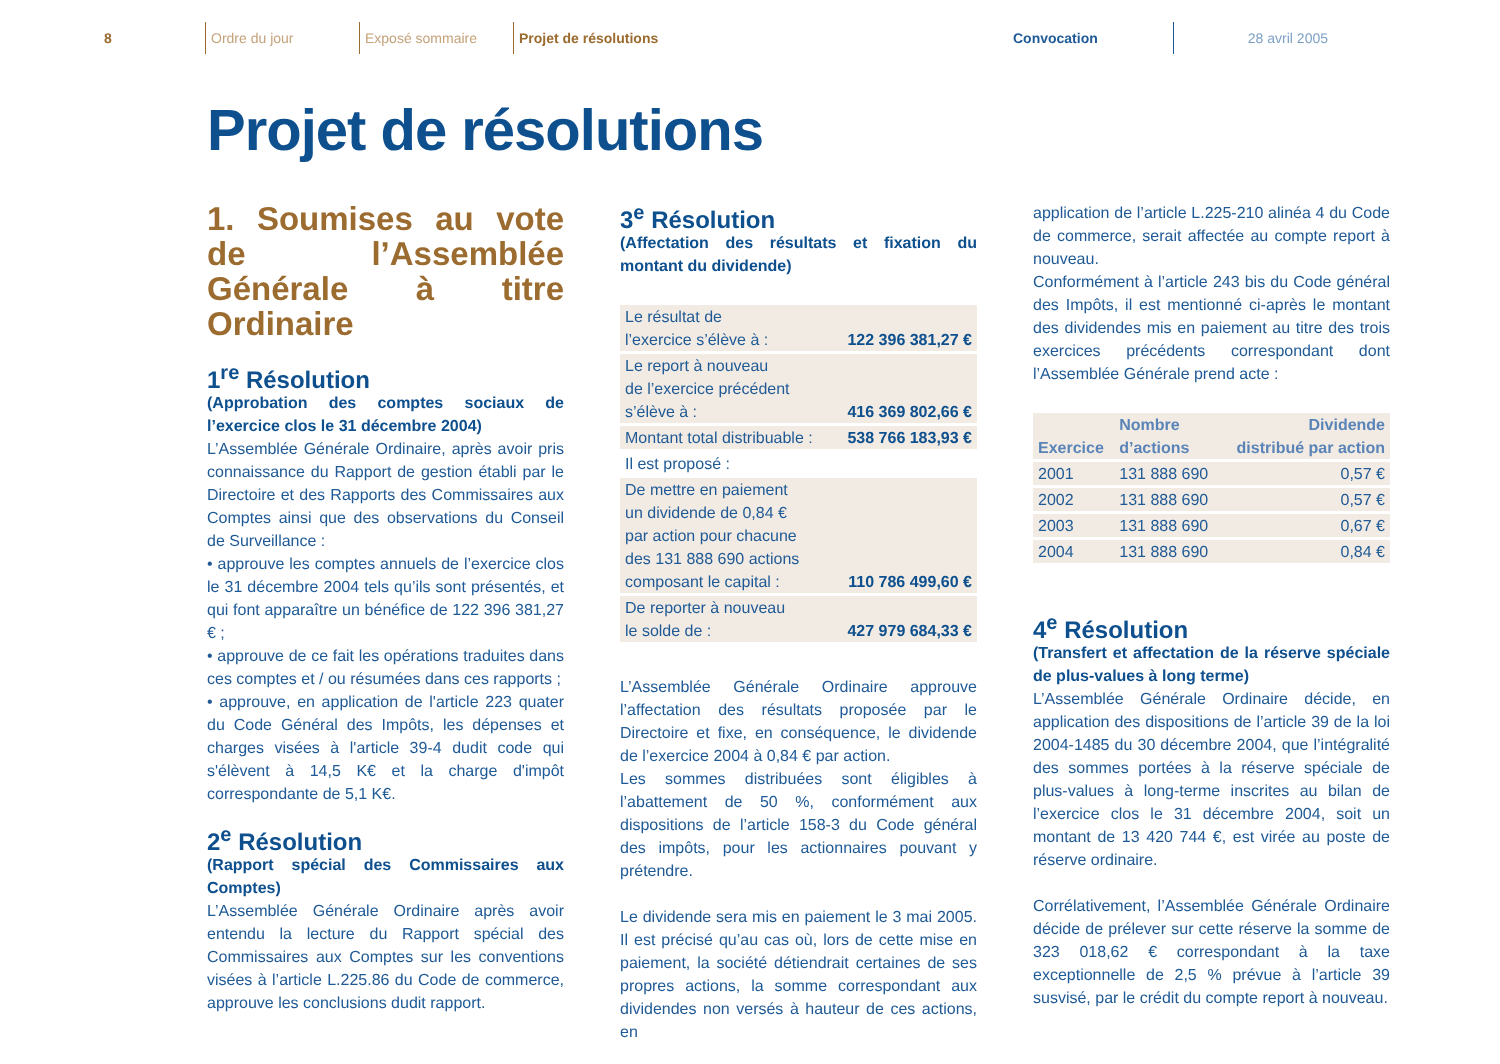8
Ordre du jour Exposé sommaire
Projet de résolutions
Convocation
28 avril 2005
Projet de résolutions
1. Soumises au vote de l’Assemblée Générale à titre Ordinaire
1<sup>re</sup> Résolution
(Approbation des comptes sociaux de l’exercice clos le 31 décembre 2004)
L’Assemblée Générale Ordinaire, après avoir pris connaissance du Rapport de gestion établi par le Directoire et des Rapports des Commissaires aux Comptes ainsi que des observations du Conseil de Surveillance :
• approuve les comptes annuels de l’exercice clos le 31 décembre 2004 tels qu’ils sont présentés, et qui font apparaître un bénéfice de 122 396 381,27 € ;
• approuve de ce fait les opérations traduites dans ces comptes et / ou résumées dans ces rapports ;
• approuve, en application de l'article 223 quater du Code Général des Impôts, les dépenses et charges visées à l'article 39-4 dudit code qui s'élèvent à 14,5 K€ et la charge d'impôt correspondante de 5,1 K€.
2<sup>e</sup> Résolution
(Rapport spécial des Commissaires aux Comptes)
L’Assemblée Générale Ordinaire après avoir entendu la lecture du Rapport spécial des Commissaires aux Comptes sur les conventions visées à l’article L.225.86 du Code de commerce, approuve les conclusions dudit rapport.
3<sup>e</sup> Résolution
(Affectation des résultats et fixation du montant du dividende)
| Le résultat de l’exercice s’élève à : | 122 396 381,27 € |
| Le report à nouveau de l’exercice précédent s’élève à : | 416 369 802,66 € |
| Montant total distribuable : | 538 766 183,93 € |
| Il est proposé : | |
| De mettre en paiement un dividende de 0,84 € par action pour chacune des 131 888 690 actions composant le capital : | 110 786 499,60 € |
| De reporter à nouveau le solde de : | 427 979 684,33 € |
L’Assemblée Générale Ordinaire approuve l’affectation des résultats proposée par le Directoire et fixe, en conséquence, le dividende de l’exercice 2004 à 0,84 € par action.
Les sommes distribuées sont éligibles à l’abattement de 50 %, conformément aux dispositions de l’article 158-3 du Code général des impôts, pour les actionnaires pouvant y prétendre.
Le dividende sera mis en paiement le 3 mai 2005. Il est précisé qu’au cas où, lors de cette mise en paiement, la société détiendrait certaines de ses propres actions, la somme correspondant aux dividendes non versés à hauteur de ces actions, en
application de l’article L.225-210 alinéa 4 du Code de commerce, serait affectée au compte report à nouveau.
Conformément à l’article 243 bis du Code général des Impôts, il est mentionné ci-après le montant des dividendes mis en paiement au titre des trois exercices précédents correspondant dont l’Assemblée Générale prend acte :
| Exercice | Nombre d’actions | Dividende distribué par action |
| --- | --- | --- |
| 2001 | 131 888 690 | 0,57 € |
| 2002 | 131 888 690 | 0,57 € |
| 2003 | 131 888 690 | 0,67 € |
| 2004 | 131 888 690 | 0,84 € |
4<sup>e</sup> Résolution
(Transfert et affectation de la réserve spéciale de plus-values à long terme)
L’Assemblée Générale Ordinaire décide, en application des dispositions de l’article 39 de la loi 2004-1485 du 30 décembre 2004, que l’intégralité des sommes portées à la réserve spéciale de plus-values à long-terme inscrites au bilan de l’exercice clos le 31 décembre 2004, soit un montant de 13 420 744 €, est virée au poste de réserve ordinaire.
Corrélativement, l’Assemblée Générale Ordinaire décide de prélever sur cette réserve la somme de 323 018,62 € correspondant à la taxe exceptionnelle de 2,5 % prévue à l’article 39 susvisé, par le crédit du compte report à nouveau.